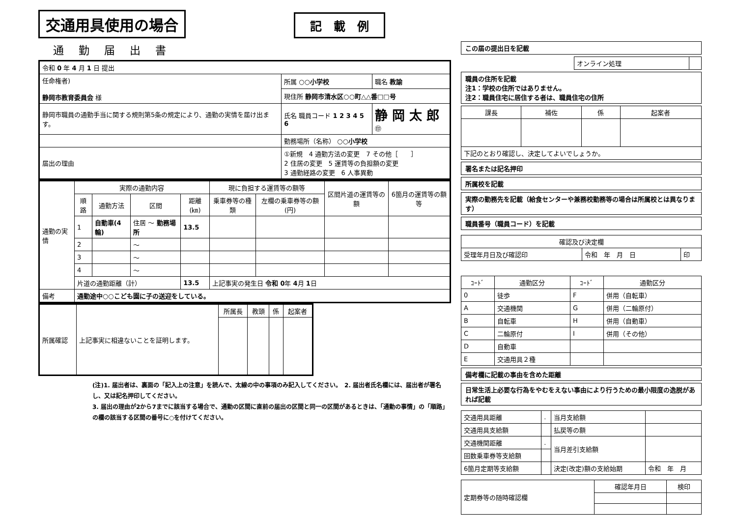交通用具使用の場合 記　載　例
通勤届出書
| 令和 0 年 4 月 1 日 提出 | | |
| 任命権者) 静岡市教育委員会 様 | 所属 ○○小学校 | 職名 教諭 |
| | 現住所 静岡市清水区○○町△△番□□号 | |
| 静岡市職員の通勤手当に関する規則第5条の規定により、通勤の実情を届け出ます。 | 氏名 職員コード 1 2 3 4 5 6 | 静 岡 太 郎 ㊞ |
| | 勤務場所（名称） ○○小学校 | |
| 届出の理由 | ①新規 4 通勤方法の変更 7 その他［ ］ 2 住居の変更 5 運賃等の負担額の変更 3 通勤経路の変更 6 人事異動 | |
| 通勤の実情 | 実際の通勤内容 | | | | 現に負担する運賃等の額等 | | 区間片道の運賃等の額 | 6箇月の運賃等の額等 |
| | 順路 | 通勤方法 | 区間 | 距離(㎞) | 乗車券等の種類 | 左欄の乗車券等の額(円) | | |
| | 1 | 自動車(4輪) | 住居 ～ 勤務場所 | 13.5 | | | | |
| | 2 | | ～ | | | | | |
| | 3 | | ～ | | | | | |
| | 4 | | ～ | | | | | |
| | 片道の通勤距離（計） | | | 13.5 | 上記事実の発生日 令和 0 年 4 月 1 日 | | | |
| 備考 | 通勤途中○○こども園に子の送迎をしている。 | | | | | | | |
| 所属確認 | 上記事実に相違ないことを証明します。 | 所属長 | 教頭 | 係 | 起案者 |
(注)1. 届出者は、裏面の「記入上の注意」を読んで、太線の中の事項のみ記入してください。　2. 届出者氏名欄には、届出者が署名し、又は記名押印してください。
3. 届出の理由が2から7までに該当する場合で、通勤の区間に直前の届出の区間と同一の区間があるときは、「通勤の事情」の「順路」の欄の該当する区間の番号に○を付けてください。
この届の提出日を記載
| オンライン処理 | |
職員の住所を記載
注1：学校の住所ではありません。
注2：職員住宅に居住する者は、職員住宅の住所
| 課長 | 補佐 | 係 | 起案者 |
| --- | --- | --- | --- |
| 下記のとおり確認し、決定してよいでしょうか。 | | | |
署名または記名押印
所属校を記載
実際の勤務先を記載（給食センターや兼務校勤務等の場合は所属校とは異なります）
職員番号（職員コード）を記載
| 確認及び決定欄 | | |
| --- | --- | --- |
| 受理年月日及び確認印 | 令和 年 月 日 | 印 |
| ｺｰﾄﾞ | 通勤区分 | ｺｰﾄﾞ | 通勤区分 |
| --- | --- | --- | --- |
| 0 | 徒歩 | F | 併用（自転車） |
| A | 交通機関 | G | 併用（二輪原付） |
| B | 自転車 | H | 併用（自動車） |
| C | 二輪原付 | I | 併用（その他） |
| D | 自動車 | | |
| E | 交通用具２種 | | |
備考欄に記載の事由を含めた距離
日常生活上必要な行為をやむをえない事由により行うための最小限度の逸脱があれば記載
| 交通用具距離 | . | 当月支給額 | |
| 交通用具支給額 | | 払戻等の額 | |
| 交通機関距離 | . | 当月差引支給額 | |
| 回数乗車券等支給額 | | | |
| 6箇月定期等支給額 | | 決定(改定)額の支給始期 | 令和 年 月 |
| 定期券等の随時確認欄 | 確認年月日 | 検印 |